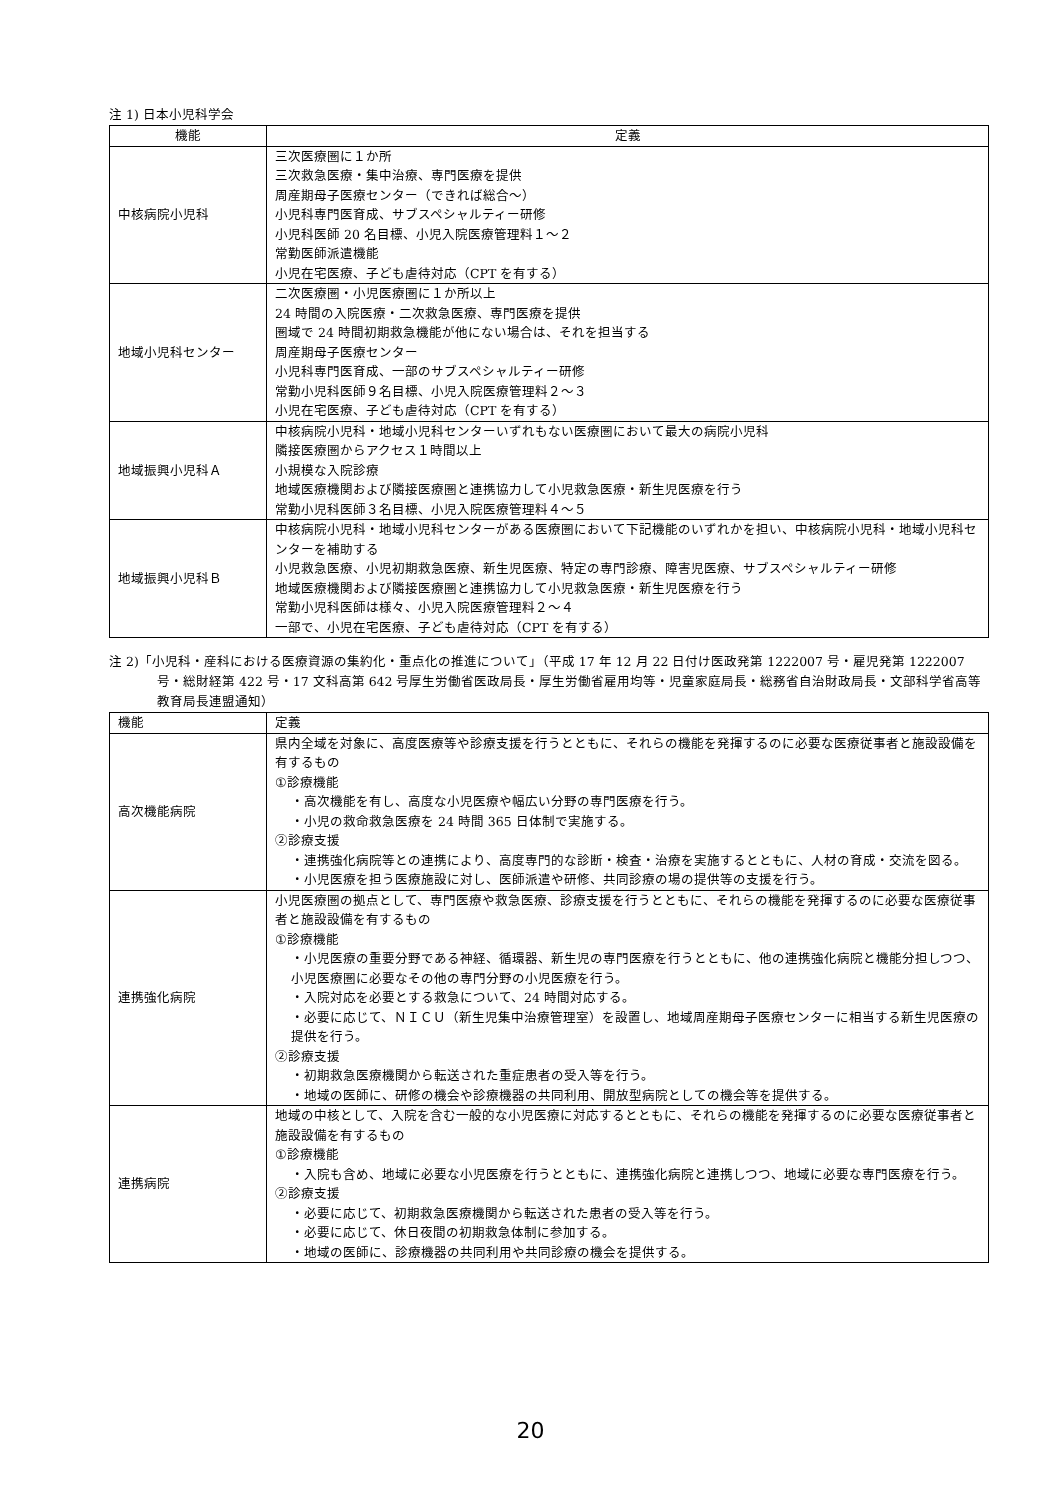注 1) 日本小児科学会
| 機能 | 定義 |
| --- | --- |
| 中核病院小児科 | 三次医療圏に１か所 三次救急医療・集中治療、専門医療を提供 周産期母子医療センター（できれば総合～） 小児科専門医育成、サブスペシャルティー研修 小児科医師 20 名目標、小児入院医療管理料１～２ 常勤医師派遣機能 小児在宅医療、子ども虐待対応（CPT を有する） |
| 地域小児科センター | 二次医療圏・小児医療圏に１か所以上 24 時間の入院医療・二次救急医療、専門医療を提供 圏域で 24 時間初期救急機能が他にない場合は、それを担当する 周産期母子医療センター 小児科専門医育成、一部のサブスペシャルティー研修 常勤小児科医師９名目標、小児入院医療管理料２～３ 小児在宅医療、子ども虐待対応（CPT を有する） |
| 地域振興小児科Ａ | 中核病院小児科・地域小児科センターいずれもない医療圏において最大の病院小児科 隣接医療圏からアクセス１時間以上 小規模な入院診療 地域医療機関および隣接医療圏と連携協力して小児救急医療・新生児医療を行う 常勤小児科医師３名目標、小児入院医療管理料４～５ |
| 地域振興小児科Ｂ | 中核病院小児科・地域小児科センターがある医療圏において下記機能のいずれかを担い、中核病院小児科・地域小児科センターを補助する 小児救急医療、小児初期救急医療、新生児医療、特定の専門診療、障害児医療、サブスペシャルティー研修 地域医療機関および隣接医療圏と連携協力して小児救急医療・新生児医療を行う 常勤小児科医師は様々、小児入院医療管理料２～４ 一部で、小児在宅医療、子ども虐待対応（CPT を有する） |
注 2)「小児科・産科における医療資源の集約化・重点化の推進について」（平成 17 年 12 月 22 日付け医政発第 1222007 号・雇児発第 1222007 号・総財経第 422 号・17 文科高第 642 号厚生労働省医政局長・厚生労働省雇用均等・児童家庭局長・総務省自治財政局長・文部科学省高等教育局長連盟通知）
| 機能 | 定義 |
| --- | --- |
| 高次機能病院 | 県内全域を対象に、高度医療等や診療支援を行うとともに、それらの機能を発揮するのに必要な医療従事者と施設設備を有するもの ①診療機能 ・高次機能を有し、高度な小児医療や幅広い分野の専門医療を行う。 ・小児の救命救急医療を 24 時間 365 日体制で実施する。 ②診療支援 ・連携強化病院等との連携により、高度専門的な診断・検査・治療を実施するとともに、人材の育成・交流を図る。 ・小児医療を担う医療施設に対し、医師派遣や研修、共同診療の場の提供等の支援を行う。 |
| 連携強化病院 | 小児医療圏の拠点として、専門医療や救急医療、診療支援を行うとともに、それらの機能を発揮するのに必要な医療従事者と施設設備を有するもの ①診療機能 ・小児医療の重要分野である神経、循環器、新生児の専門医療を行うとともに、他の連携強化病院と機能分担しつつ、小児医療圏に必要なその他の専門分野の小児医療を行う。 ・入院対応を必要とする救急について、24 時間対応する。 ・必要に応じて、ＮＩＣＵ（新生児集中治療管理室）を設置し、地域周産期母子医療センターに相当する新生児医療の提供を行う。 ②診療支援 ・初期救急医療機関から転送された重症患者の受入等を行う。 ・地域の医師に、研修の機会や診療機器の共同利用、開放型病院としての機会等を提供する。 |
| 連携病院 | 地域の中核として、入院を含む一般的な小児医療に対応するとともに、それらの機能を発揮するのに必要な医療従事者と施設設備を有するもの ①診療機能 ・入院も含め、地域に必要な小児医療を行うとともに、連携強化病院と連携しつつ、地域に必要な専門医療を行う。 ②診療支援 ・必要に応じて、初期救急医療機関から転送された患者の受入等を行う。 ・必要に応じて、休日夜間の初期救急体制に参加する。 ・地域の医師に、診療機器の共同利用や共同診療の機会を提供する。 |
20